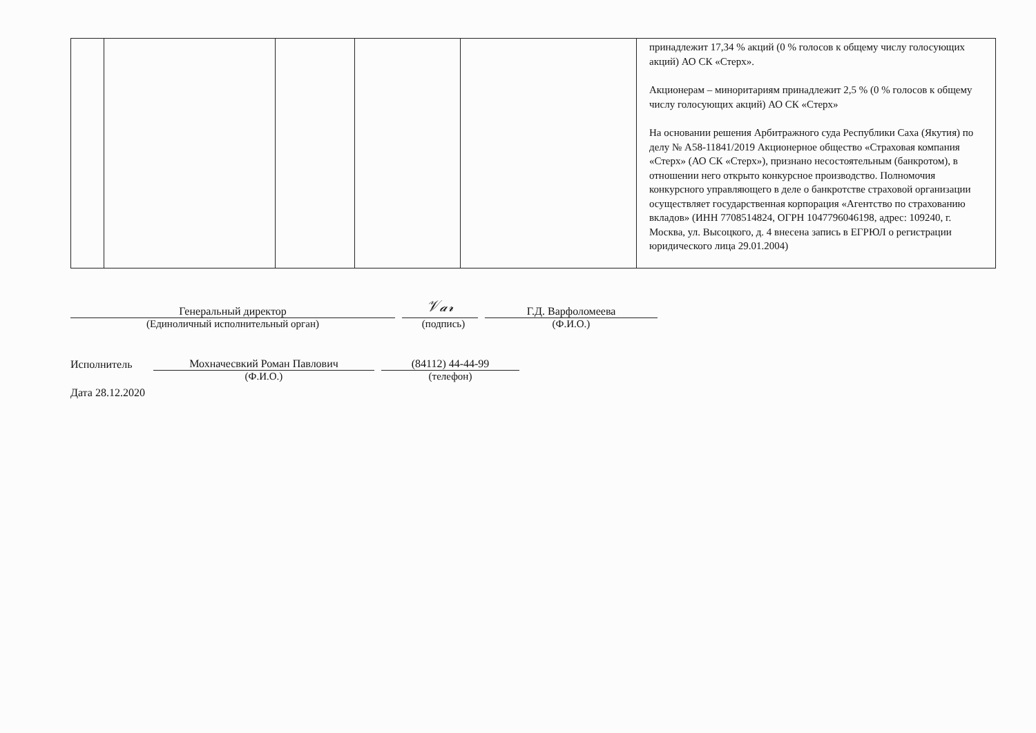| | | | | | принадлежит 17,34 % акций (0 % голосов к общему числу голосующих акций) АО СК «Стерх». Акционерам – миноритариям принадлежит 2,5 % (0 % голосов к общему числу голосующих акций) АО СК «Стерх» На основании решения Арбитражного суда Республики Саха (Якутия) по делу № А58-11841/2019 Акционерное общество «Страховая компания «Стерх» (АО СК «Стерх»), признано несостоятельным (банкротом), в отношении него открыто конкурсное производство. Полномочия конкурсного управляющего в деле о банкротстве страховой организации осуществляет государственная корпорация «Агентство по страхованию вкладов» (ИНН 7708514824, ОГРН 1047796046198, адрес: 109240, г. Москва, ул. Высоцкого, д. 4 внесена запись в ЕГРЮЛ о регистрации юридического лица 29.01.2004) |
Генеральный директор
𝒱𝒶𝓇
Г.Д. Варфоломеева
(Единоличный исполнительный орган) (подпись) (Ф.И.О.)
Исполнитель
Мохначесвкий Роман Павлович
(84112) 44-44-99
(Ф.И.О.) (телефон)
Дата 28.12.2020